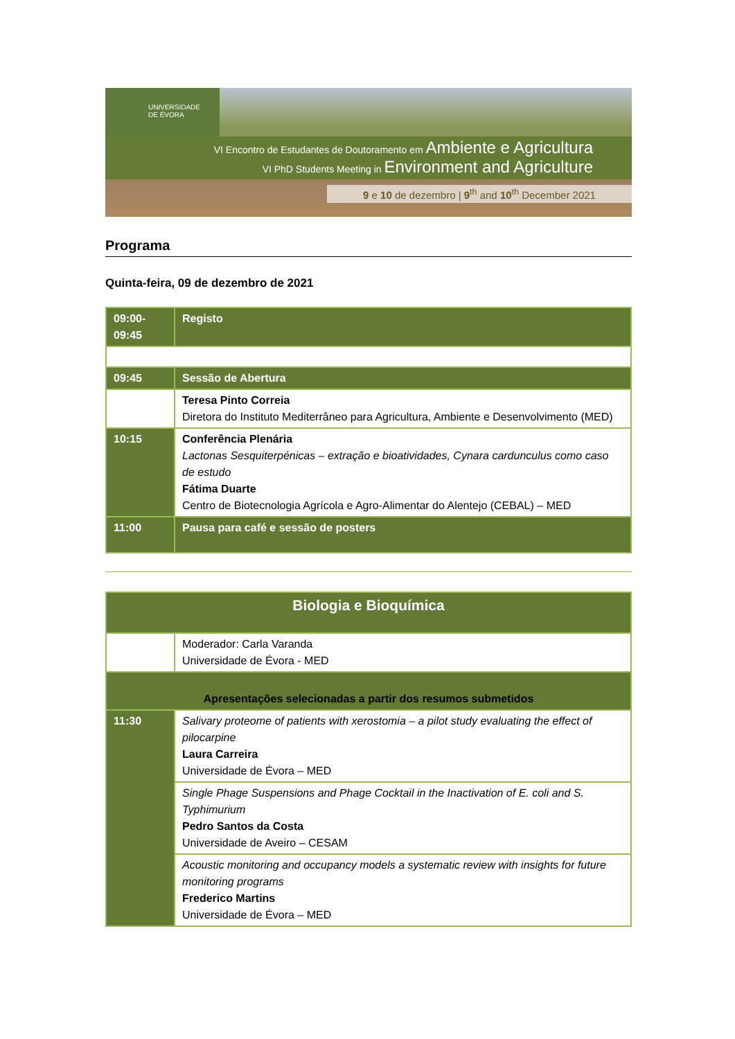UNIVERSIDADE
DE ÉVORA
VI Encontro de Estudantes de Doutoramento em Ambiente e Agricultura
VI PhD Students Meeting in Environment and Agriculture
9 e 10 de dezembro | 9<sup>th</sup> and 10<sup>th</sup> December 2021
Programa
Quinta-feira, 09 de dezembro de 2021
| 09:00- 09:45 | Registo |
| 09:45 | Sessão de Abertura |
| | Teresa Pinto Correia Diretora do Instituto Mediterrâneo para Agricultura, Ambiente e Desenvolvimento (MED) |
| 10:15 | Conferência Plenária Lactonas Sesquiterpénicas – extração e bioatividades, Cynara cardunculus como caso de estudo Fátima Duarte Centro de Biotecnologia Agrícola e Agro-Alimentar do Alentejo (CEBAL) – MED |
| 11:00 | Pausa para café e sessão de posters |
| Biologia e Bioquímica | |
| | Moderador: Carla Varanda Universidade de Évora - MED |
| Apresentações selecionadas a partir dos resumos submetidos | |
| 11:30 | Salivary proteome of patients with xerostomia – a pilot study evaluating the effect of pilocarpine Laura Carreira Universidade de Évora – MED |
| | Single Phage Suspensions and Phage Cocktail in the Inactivation of E. coli and S. Typhimurium Pedro Santos da Costa Universidade de Aveiro – CESAM |
| | Acoustic monitoring and occupancy models a systematic review with insights for future monitoring programs Frederico Martins Universidade de Évora – MED |